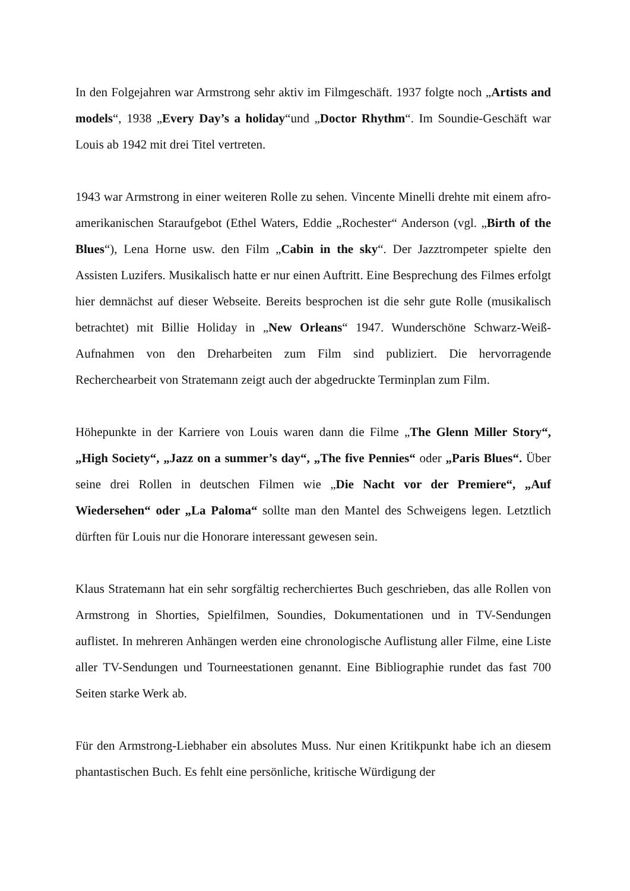In den Folgejahren war Armstrong sehr aktiv im Filmgeschäft. 1937 folgte noch „Artists and models“, 1938 „Every Day’s a holiday“und „Doctor Rhythm“. Im Soundie-Geschäft war Louis ab 1942 mit drei Titel vertreten.
1943 war Armstrong in einer weiteren Rolle zu sehen. Vincente Minelli drehte mit einem afro-amerikanischen Staraufgebot (Ethel Waters, Eddie „Rochester“ Anderson (vgl. „Birth of the Blues“), Lena Horne usw. den Film „Cabin in the sky“. Der Jazztrompeter spielte den Assisten Luzifers. Musikalisch hatte er nur einen Auftritt. Eine Besprechung des Filmes erfolgt hier demnächst auf dieser Webseite. Bereits besprochen ist die sehr gute Rolle (musikalisch betrachtet) mit Billie Holiday in „New Orleans“ 1947. Wunderschöne Schwarz-Weiß-Aufnahmen von den Dreharbeiten zum Film sind publiziert. Die hervorragende Recherchearbeit von Stratemann zeigt auch der abgedruckte Terminplan zum Film.
Höhepunkte in der Karriere von Louis waren dann die Filme „The Glenn Miller Story“, „High Society“, „Jazz on a summer’s day“, „The five Pennies“ oder „Paris Blues“. Über seine drei Rollen in deutschen Filmen wie „Die Nacht vor der Premiere“, „Auf Wiedersehen“ oder „La Paloma“ sollte man den Mantel des Schweigens legen. Letztlich dürften für Louis nur die Honorare interessant gewesen sein.
Klaus Stratemann hat ein sehr sorgfältig recherchiertes Buch geschrieben, das alle Rollen von Armstrong in Shorties, Spielfilmen, Soundies, Dokumentationen und in TV-Sendungen auflistet. In mehreren Anhängen werden eine chronologische Auflistung aller Filme, eine Liste aller TV-Sendungen und Tourneestationen genannt. Eine Bibliographie rundet das fast 700 Seiten starke Werk ab.
Für den Armstrong-Liebhaber ein absolutes Muss. Nur einen Kritikpunkt habe ich an diesem phantastischen Buch. Es fehlt eine persönliche, kritische Würdigung der